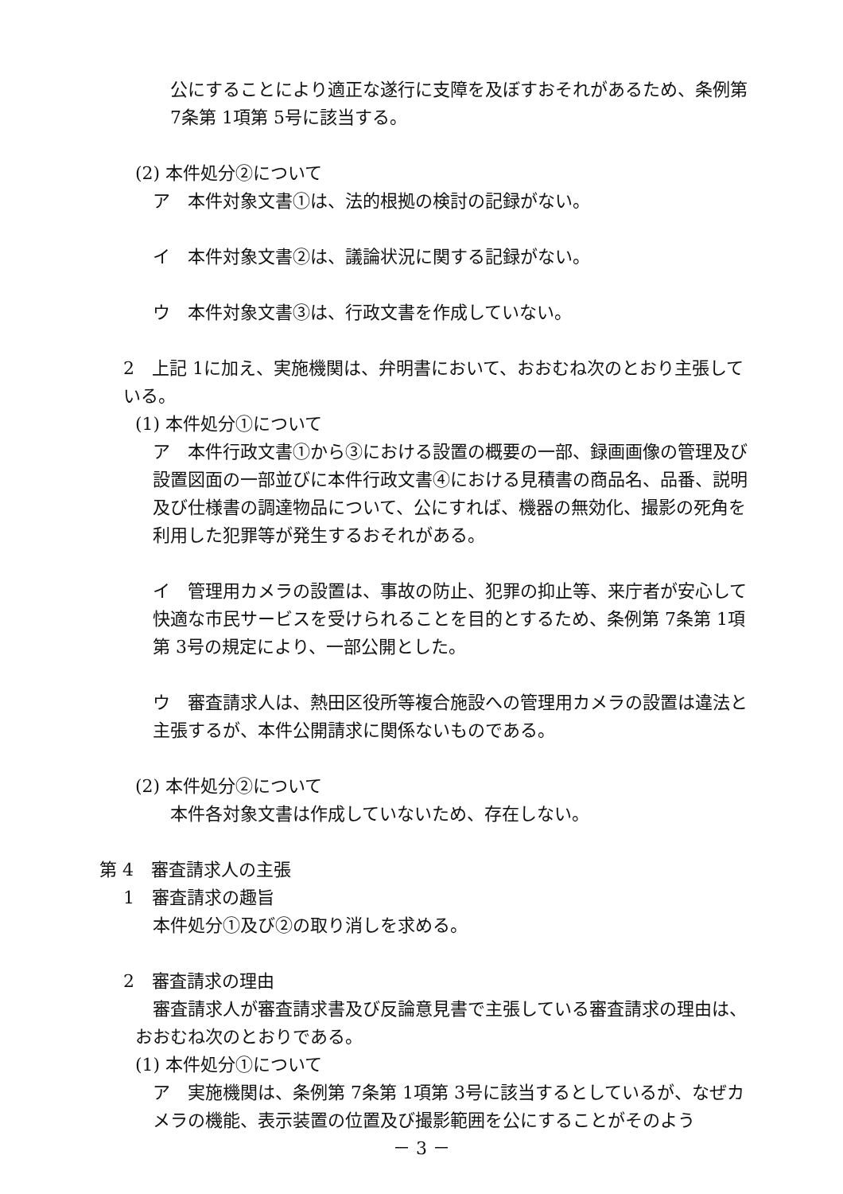公にすることにより適正な遂行に支障を及ぼすおそれがあるため、条例第 7条第 1項第 5号に該当する。
(2) 本件処分②について
ア　本件対象文書①は、法的根拠の検討の記録がない。
イ　本件対象文書②は、議論状況に関する記録がない。
ウ　本件対象文書③は、行政文書を作成していない。
2　上記 1に加え、実施機関は、弁明書において、おおむね次のとおり主張している。
(1) 本件処分①について
ア　本件行政文書①から③における設置の概要の一部、録画画像の管理及び設置図面の一部並びに本件行政文書④における見積書の商品名、品番、説明及び仕様書の調達物品について、公にすれば、機器の無効化、撮影の死角を利用した犯罪等が発生するおそれがある。
イ　管理用カメラの設置は、事故の防止、犯罪の抑止等、来庁者が安心して快適な市民サービスを受けられることを目的とするため、条例第 7条第 1項第 3号の規定により、一部公開とした。
ウ　審査請求人は、熱田区役所等複合施設への管理用カメラの設置は違法と主張するが、本件公開請求に関係ないものである。
(2) 本件処分②について
本件各対象文書は作成していないため、存在しない。
第 4　審査請求人の主張
1　審査請求の趣旨
本件処分①及び②の取り消しを求める。
2　審査請求の理由
　審査請求人が審査請求書及び反論意見書で主張している審査請求の理由は、おおむね次のとおりである。
(1) 本件処分①について
ア　実施機関は、条例第 7条第 1項第 3号に該当するとしているが、なぜカメラの機能、表示装置の位置及び撮影範囲を公にすることがそのよう
－ 3 －